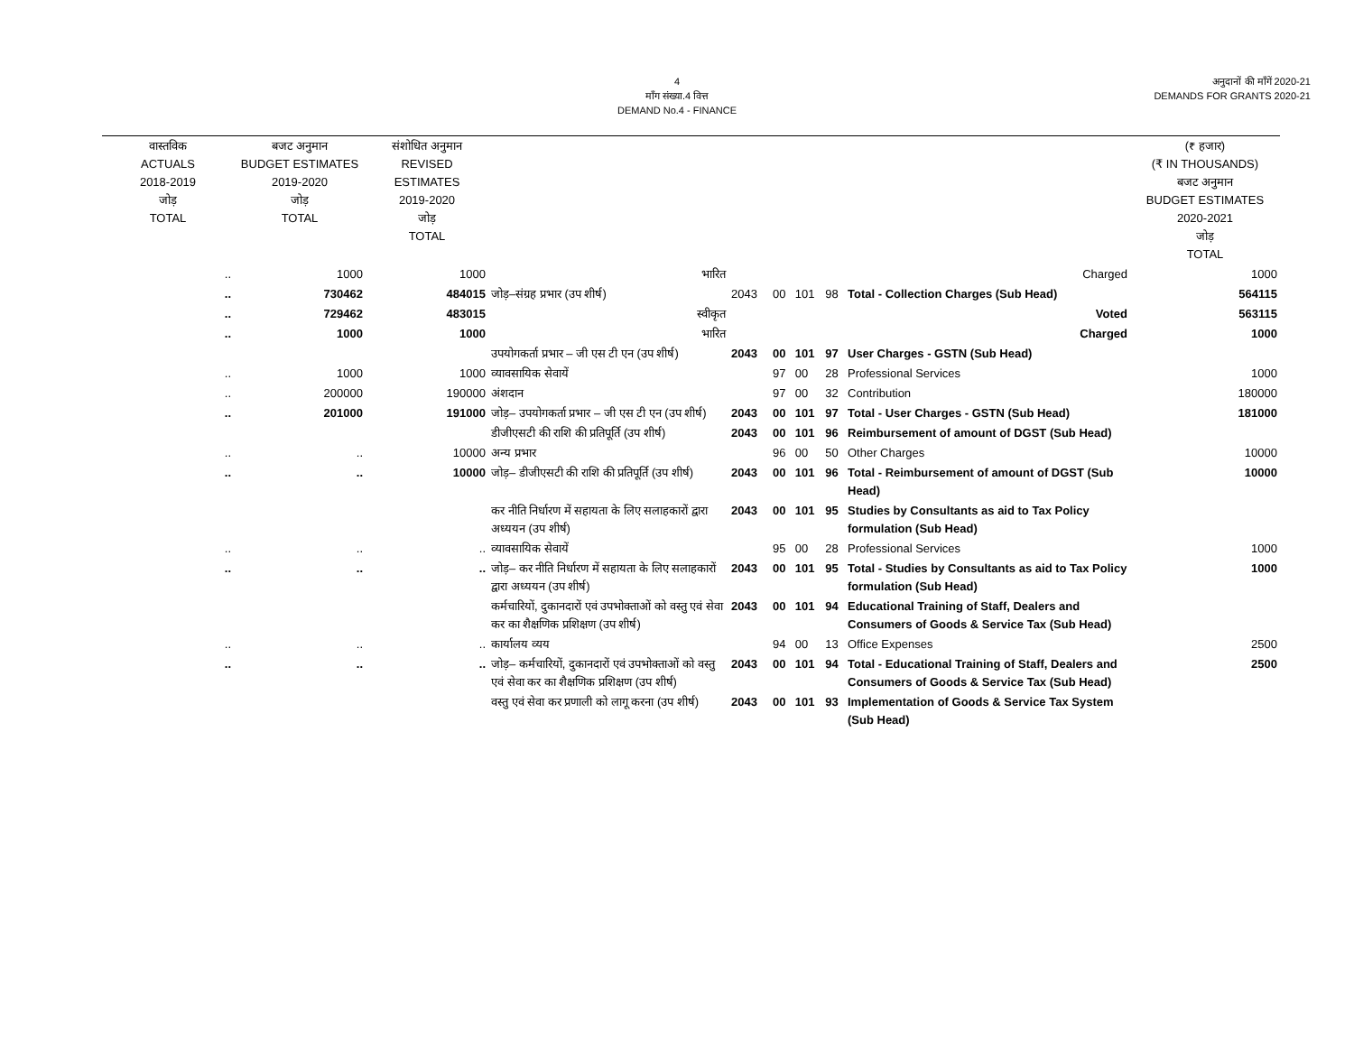4
माँग संख्या.4 वित्त
DEMAND No.4 - FINANCE
अनुदानों की माँगें 2020-21
DEMANDS FOR GRANTS 2020-21
| वास्तविक ACTUALS 2018-2019 जोड़ TOTAL | बजट अनुमान BUDGET ESTIMATES 2019-2020 जोड़ TOTAL | संशोधित अनुमान REVISED ESTIMATES 2019-2020 जोड़ TOTAL | | | | | | | (₹ हजार) (₹ IN THOUSANDS) बजट अनुमान BUDGET ESTIMATES 2020-2021 जोड़ TOTAL |
| --- | --- | --- | --- | --- | --- | --- | --- | --- | --- |
| .. | 1000 | 1000 | भारित | | | | | Charged | 1000 |
| .. | 730462 | 484015 | जोड़–संग्रह प्रभार (उप शीर्ष) | 2043 | 00 | 101 | 98 | Total - Collection Charges (Sub Head) | 564115 |
| .. | 729462 | 483015 | स्वीकृत | | | | | Voted | 563115 |
| .. | 1000 | 1000 | भारित | | | | | Charged | 1000 |
| | | | उपयोगकर्ता प्रभार – जी एस टी एन (उप शीर्ष) | 2043 | 00 | 101 | 97 | User Charges - GSTN (Sub Head) | |
| .. | 1000 | 1000 | व्यावसायिक सेवायें | | 97 | 00 | 28 | Professional Services | 1000 |
| .. | 200000 | 190000 | अंशदान | | 97 | 00 | 32 | Contribution | 180000 |
| .. | 201000 | 191000 | जोड़– उपयोगकर्ता प्रभार – जी एस टी एन (उप शीर्ष) | 2043 | 00 | 101 | 97 | Total - User Charges - GSTN (Sub Head) | 181000 |
| | | | डीजीएसटी की राशि की प्रतिपूर्ति (उप शीर्ष) | 2043 | 00 | 101 | 96 | Reimbursement of amount of DGST (Sub Head) | |
| .. | .. | 10000 | अन्य प्रभार | | 96 | 00 | 50 | Other Charges | 10000 |
| .. | .. | 10000 | जोड़– डीजीएसटी की राशि की प्रतिपूर्ति (उप शीर्ष) | 2043 | 00 | 101 | 96 | Total - Reimbursement of amount of DGST (Sub Head) | 10000 |
| | | | कर नीति निर्धारण में सहायता के लिए सलाहकारों द्वारा अध्ययन (उप शीर्ष) | 2043 | 00 | 101 | 95 | Studies by Consultants as aid to Tax Policy formulation (Sub Head) | |
| .. | .. | .. | व्यावसायिक सेवायें | | 95 | 00 | 28 | Professional Services | 1000 |
| .. | .. | .. | जोड़– कर नीति निर्धारण में सहायता के लिए सलाहकारों द्वारा अध्ययन (उप शीर्ष) | 2043 | 00 | 101 | 95 | Total - Studies by Consultants as aid to Tax Policy formulation (Sub Head) | 1000 |
| | | | कर्मचारियों, दुकानदारों एवं उपभोक्ताओं को वस्तु एवं सेवा कर का शैक्षणिक प्रशिक्षण (उप शीर्ष) | 2043 | 00 | 101 | 94 | Educational Training of Staff, Dealers and Consumers of Goods & Service Tax (Sub Head) | |
| .. | .. | .. | कार्यालय व्यय | | 94 | 00 | 13 | Office Expenses | 2500 |
| .. | .. | .. | जोड़– कर्मचारियों, दुकानदारों एवं उपभोक्ताओं को वस्तु एवं सेवा कर का शैक्षणिक प्रशिक्षण (उप शीर्ष) | 2043 | 00 | 101 | 94 | Total - Educational Training of Staff, Dealers and Consumers of Goods & Service Tax (Sub Head) | 2500 |
| | | | वस्तु एवं सेवा कर प्रणाली को लागू करना (उप शीर्ष) | 2043 | 00 | 101 | 93 | Implementation of Goods & Service Tax System (Sub Head) | |